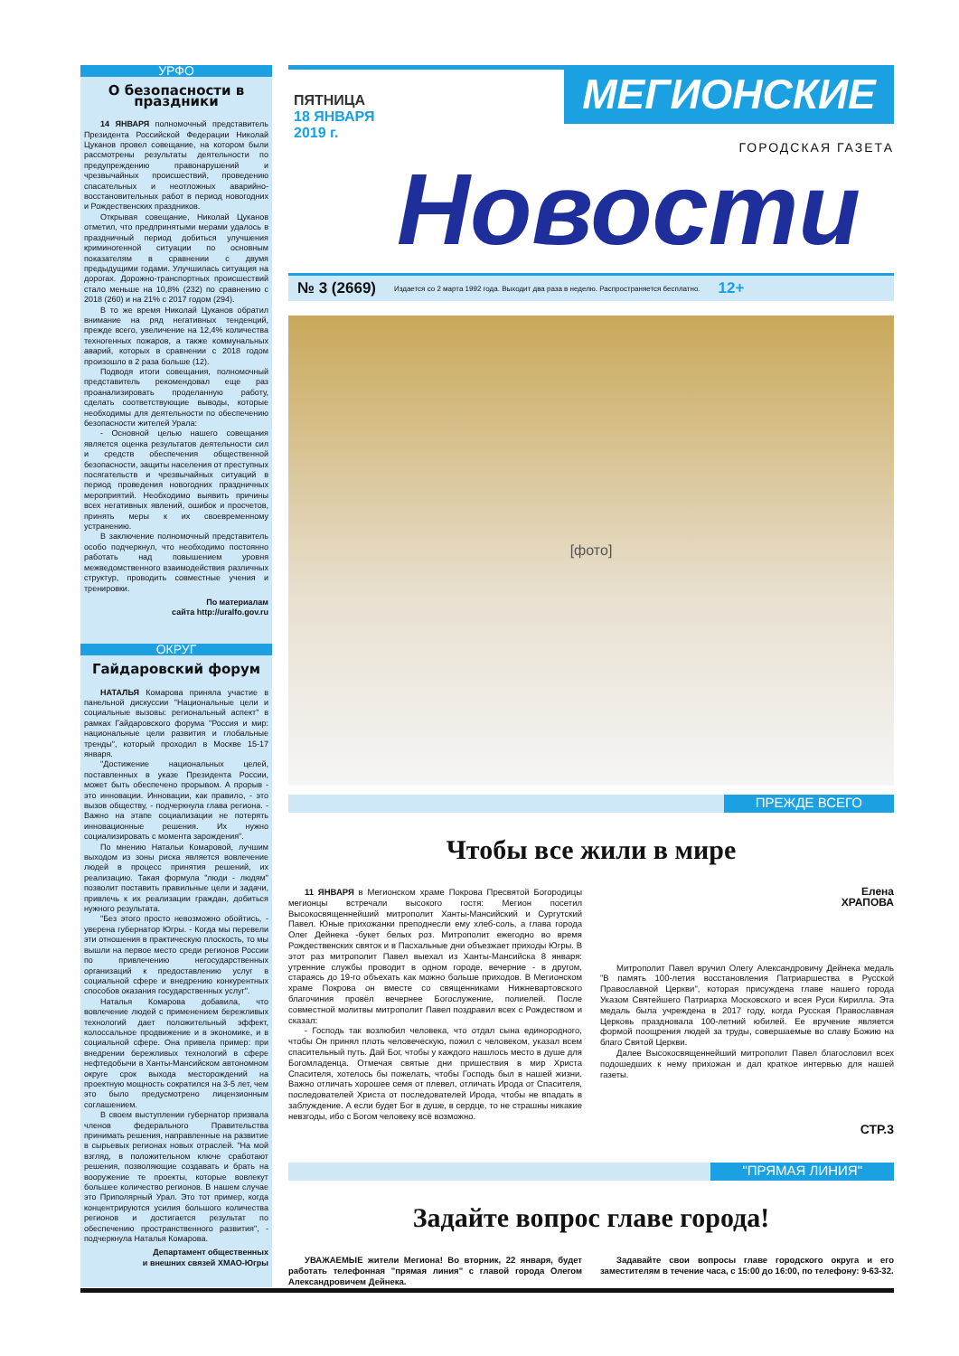УРФО
О безопасности в праздники
14 ЯНВАРЯ полномочный представитель Президента Российской Федерации Николай Цуканов провел совещание, на котором были рассмотрены результаты деятельности по предупреждению правонарушений и чрезвычайных происшествий, проведению спасательных и неотложных аварийно-восстановительных работ в период новогодних и Рождественских праздников.
Открывая совещание, Николай Цуканов отметил, что предпринятыми мерами удалось в праздничный период добиться улучшения криминогенной ситуации по основным показателям в сравнении с двумя предыдущими годами. Улучшилась ситуация на дорогах. Дорожно-транспортных происшествий стало меньше на 10,8% (232) по сравнению с 2018 (260) и на 21% с 2017 годом (294).
В то же время Николай Цуканов обратил внимание на ряд негативных тенденций, прежде всего, увеличение на 12,4% количества техногенных пожаров, а также коммунальных аварий, которых в сравнении с 2018 годом произошло в 2 раза больше (12).
Подводя итоги совещания, полномочный представитель рекомендовал еще раз проанализировать проделанную работу, сделать соответствующие выводы, которые необходимы для деятельности по обеспечению безопасности жителей Урала:
- Основной целью нашего совещания является оценка результатов деятельности сил и средств обеспечения общественной безопасности, защиты населения от преступных посягательств и чрезвычайных ситуаций в период проведения новогодних праздничных мероприятий. Необходимо выявить причины всех негативных явлений, ошибок и просчетов, принять меры к их своевременному устранению.
В заключение полномочный представитель особо подчеркнул, что необходимо постоянно работать над повышением уровня межведомственного взаимодействия различных структур, проводить совместные учения и тренировки.
По материалам
сайта http://uralfo.gov.ru
ОКРУГ
Гайдаровский форум
НАТАЛЬЯ Комарова приняла участие в панельной дискуссии "Национальные цели и социальные вызовы: региональный аспект" в рамках Гайдаровского форума "Россия и мир: национальные цели развития и глобальные тренды", который проходил в Москве 15-17 января.
"Достижение национальных целей, поставленных в указе Президента России, может быть обеспечено прорывом. А прорыв - это инновации. Инновации, как правило, - это вызов обществу, - подчеркнула глава региона. - Важно на этапе социализации не потерять инновационные решения. Их нужно социализировать с момента зарождения".
По мнению Натальи Комаровой, лучшим выходом из зоны риска является вовлечение людей в процесс принятия решений, их реализацию. Такая формула "люди - людям" позволит поставить правильные цели и задачи, привлечь к их реализации граждан, добиться нужного результата.
"Без этого просто невозможно обойтись, - уверена губернатор Югры. - Когда мы перевели эти отношения в практическую плоскость, то мы вышли на первое место среди регионов России по привлечению негосударственных организаций к предоставлению услуг в социальной сфере и внедрению конкурентных способов оказания государственных услуг".
Наталья Комарова добавила, что вовлечение людей с применением бережливых технологий дает положительный эффект, колоссальное продвижение и в экономике, и в социальной сфере. Она привела пример: при внедрении бережливых технологий в сфере нефтедобычи в Ханты-Мансийском автономном округе срок выхода месторождений на проектную мощность сократился на 3-5 лет, чем это было предусмотрено лицензионным соглашением.
В своем выступлении губернатор призвала членов федерального Правительства принимать решения, направленные на развитие в сырьевых регионах новых отраслей. "На мой взгляд, в положительном ключе сработают решения, позволяющие создавать и брать на вооружение те проекты, которые вовлекут большее количество регионов. В нашем случае это Приполярный Урал. Это тот пример, когда концентрируются усилия большого количества регионов и достигается результат по обеспечению пространственного развития", - подчеркнула Наталья Комарова.
Департамент общественных
и внешних связей ХМАО-Югры
ПЯТНИЦА
18 ЯНВАРЯ
2019 г.
МЕГИОНСКИЕ
ГОРОДСКАЯ ГАЗЕТА
Новости
№ 3 (2669) Издается со 2 марта 1992 года. Выходит два раза в неделю. Распространяется бесплатно. 12+
[фото]
ПРЕЖДЕ ВСЕГО
Чтобы все жили в мире
11 ЯНВАРЯ в Мегионском храме Покрова Пресвятой Богородицы мегионцы встречали высокого гостя: Мегион посетил Высокосвященнейший митрополит Ханты-Мансийский и Сургутский Павел. Юные прихожанки преподнесли ему хлеб-соль, а глава города Олег Дейнека -букет белых роз. Митрополит ежегодно во время Рождественских святок и в Пасхальные дни объезжает приходы Югры. В этот раз митрополит Павел выехал из Ханты-Мансийска 8 января: утренние службы проводит в одном городе, вечерние - в другом, стараясь до 19-го объехать как можно больше приходов. В Мегионском храме Покрова он вместе со священниками Нижневартовского благочиния провёл вечернее Богослужение, полиелей. После совместной молитвы митрополит Павел поздравил всех с Рождеством и сказал:
- Господь так возлюбил человека, что отдал сына единородного, чтобы Он принял плоть человеческую, пожил с человеком, указал всем спасительный путь. Дай Бог, чтобы у каждого нашлось место в душе для Богомладенца. Отмечая святые дни пришествия в мир Христа Спасителя, хотелось бы пожелать, чтобы Господь был в нашей жизни. Важно отличать хорошее семя от плевел, отличать Ирода от Спасителя, последователей Христа от последователей Ирода, чтобы не впадать в заблуждение. А если будет Бог в душе, в сердце, то не страшны никакие невзгоды, ибо с Богом человеку всё возможно.
Елена
ХРАПОВА
Митрополит Павел вручил Олегу Александровичу Дейнека медаль "В память 100-летия восстановления Патриаршества в Русской Православной Церкви", которая присуждена главе нашего города Указом Святейшего Патриарха Московского и всея Руси Кирилла. Эта медаль была учреждена в 2017 году, когда Русская Православная Церковь праздновала 100-летний юбилей. Ее вручение является формой поощрения людей за труды, совершаемые во славу Божию на благо Святой Церкви.
Далее Высокосвященнейший митрополит Павел благословил всех подошедших к нему прихожан и дал краткое интервью для нашей газеты.
СТР.3
"ПРЯМАЯ ЛИНИЯ"
Задайте вопрос главе города!
УВАЖАЕМЫЕ жители Мегиона! Во вторник, 22 января, будет работать телефонная "прямая линия" с главой города Олегом Александровичем Дейнека.
Задавайте свои вопросы главе городского округа и его заместителям в течение часа, с 15:00 до 16:00, по телефону: 9-63-32.